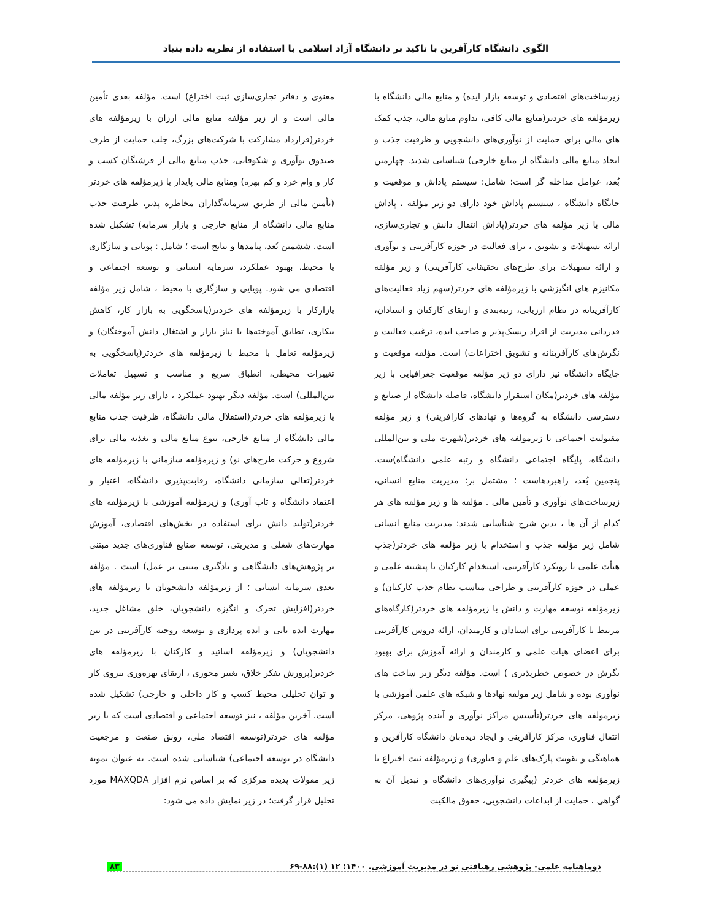الگوی دانشگاه کارآفرین با تاکید بر دانشگاه آزاد اسلامی با استفاده از نظریه داده بنیاد
زیرساخت‌های اقتصادی و توسعه بازار ایده) و منابع مالی دانشگاه با زیرمؤلفه های خردتر(منابع مالی کافی، تداوم منابع مالی، جذب کمک های مالی برای حمایت از نوآوری‌های دانشجویی و ظرفیت جذب و ایجاد منابع مالی دانشگاه از منابع خارجی) شناسایی شدند. چهارمین بُعد، عوامل مداخله گر است؛ شامل: سیستم پاداش و موقعیت و جایگاه دانشگاه ، سیستم پاداش خود دارای دو زیر مؤلفه ، پاداش مالی با زیر مؤلفه های خردتر(پاداش انتقال دانش و تجاری‌سازی، ارائه تسهیلات و تشویق ، برای فعالیت در حوزه کارآفرینی و نوآوری و ارائه تسهیلات برای طرح‌های تحقیقاتی کارآفرینی) و زیر مؤلفه مکانیزم های انگیزشی با زیرمؤلفه های خردتر(سهم زیاد فعالیت‌های کارآفرینانه در نظام ارزیابی، رتبه‌بندی و ارتقای کارکنان و استادان، قدردانی مدیریت از افراد ریسک‌پذیر و صاحب ایده، ترغیب فعالیت و نگرش‌های کارآفرینانه و تشویق اختراعات) است. مؤلفه موقعیت و جایگاه دانشگاه نیز دارای دو زیر مؤلفه موقعیت جغرافیایی با زیر مؤلفه های خردتر(مکان استقرار دانشگاه، فاصله دانشگاه از صنایع و دسترسی دانشگاه به گروه‌ها و نهادهای کارافرینی) و زیر مؤلفه مقبولیت اجتماعی با زیرمولفه های خردتر(شهرت ملی و بین‌المللی دانشگاه، پایگاه اجتماعی دانشگاه و رتبه علمی دانشگاه)ست. پنجمین بُعد، راهبردهاست ؛ مشتمل بر: مدیریت منابع انسانی، زیرساخت‌های نوآوری و تأمین مالی . مؤلفه ها و زیر مؤلفه های هر کدام از آن ها ، بدین شرح شناسایی شدند: مدیریت منابع انسانی شامل زیر مؤلفه جذب و استخدام با زیر مؤلفه های خردتر(جذب هیأت علمی با رویکرد کارآفرینی، استخدام کارکنان با پیشینه علمی و عملی در حوزه کارآفرینی و طراحی مناسب نظام جذب کارکنان) و زیرمؤلفه توسعه مهارت و دانش با زیرمؤلفه های خردتر(کارگاه‌های مرتبط با کارآفرینی برای استادان و کارمندان، ارائه دروس کارآفرینی برای اعضای هیات علمی و کارمندان و ارائه آموزش برای بهبود نگرش در خصوص خطرپذیری ) است. مؤلفه دیگر زیر ساخت های نوآوری بوده و شامل زیر مولفه نهادها و شبکه های علمی آموزشی با زیرمولفه های خردتر(تأسیس مراکز نوآوری و آینده پژوهی، مرکز انتقال فناوری، مرکز کارآفرینی و ایجاد دیده‌بان دانشگاه کارآفرین و هماهنگی و تقویت پارک‌های علم و فناوری) و زیرمؤلفه ثبت اختراع با زیرمؤلفه های خردتر (پیگیری نوآوری‌های دانشگاه و تبدیل آن به گواهی ، حمایت از ابداعات دانشجویی، حقوق مالکیت
معنوی و دفاتر تجاری‌سازی ثبت اختراع) است. مؤلفه بعدی تأمین مالی است و از زیر مؤلفه منابع مالی ارزان با زیرمؤلفه های خردتر(قرارداد مشارکت با شرکت‌های بزرگ، جلب حمایت از طرف صندوق نوآوری و شکوفایی، جذب منابع مالی از فرشتگان کسب و کار و وام خرد و کم بهره) ومنابع مالی پایدار با زیرمؤلفه های خردتر (تأمین مالی از طریق سرمایه‌گذاران مخاطره پذیر، ظرفیت جذب منابع مالی دانشگاه از منابع خارجی و بازار سرمایه) تشکیل شده است. ششمین بُعد، پیامدها و نتایج است ؛ شامل : پویایی و سازگاری با محیط، بهبود عملکرد، سرمایه انسانی و توسعه اجتماعی و اقتصادی می شود. پویایی و سازگاری با محیط ، شامل زیر مؤلفه بازارکار با زیرمؤلفه های خردتر(پاسخگویی به بازار کار، کاهش بیکاری، تطابق آموخته‌ها با نیاز بازار و اشتغال دانش آموختگان) و زیرمؤلفه تعامل با محیط با زیرمؤلفه های خردتر(پاسخگویی به تغییرات محیطی، انطباق سریع و مناسب و تسهیل تعاملات بین‌المللی) است. مؤلفه دیگر بهبود عملکرد ، دارای زیر مؤلفه مالی با زیرمؤلفه های خردتر(استقلال مالی دانشگاه، ظرفیت جذب منابع مالی دانشگاه از منابع خارجی، تنوع منابع مالی و تغذیه مالی برای شروع و حرکت طرح‌های نو) و زیرمؤلفه سازمانی با زیرمؤلفه های خردتر(تعالی سازمانی دانشگاه، رقابت‌پذیری دانشگاه، اعتبار و اعتماد دانشگاه و تاب آوری) و زیرمؤلفه آموزشی با زیرمؤلفه های خردتر(تولید دانش برای استفاده در بخش‌های اقتصادی، آموزش مهارت‌های شغلی و مدیریتی، توسعه صنایع فناوری‌های جدید مبتنی بر پژوهش‌های دانشگاهی و یادگیری مبتنی بر عمل) است . مؤلفه بعدی سرمایه انسانی ؛ از زیرمؤلفه دانشجویان با زیرمؤلفه های خردتر(افزایش تحرک و انگیزه دانشجویان، خلق مشاغل جدید، مهارت ایده یابی و ایده پردازی و توسعه روحیه کارآفرینی در بین دانشجویان) و زیرمؤلفه اساتید و کارکنان با زیرمؤلفه های خردتر(پرورش تفکر خلاق، تغییر محوری ، ارتقای بهره‌وری نیروی کار و توان تحلیلی محیط کسب و کار داخلی و خارجی) تشکیل شده است. آخرین مؤلفه ، نیز توسعه اجتماعی و اقتصادی است که با زیر مؤلفه های خردتر(توسعه اقتصاد ملی، رونق صنعت و مرجعیت دانشگاه در توسعه اجتماعی) شناسایی شده است. به عنوان نمونه زیر مقولات پدیده مرکزی که بر اساس نرم افزار MAXQDA مورد تحلیل قرار گرفت؛ در زیر نمایش داده می شود:
دوماهنامه علمی- پژوهشی رهیافتی نو در مدیریت آموزشی. ۱۴۰۰؛ ۱۲ (۱):۸۸-۶۹ ۸۳